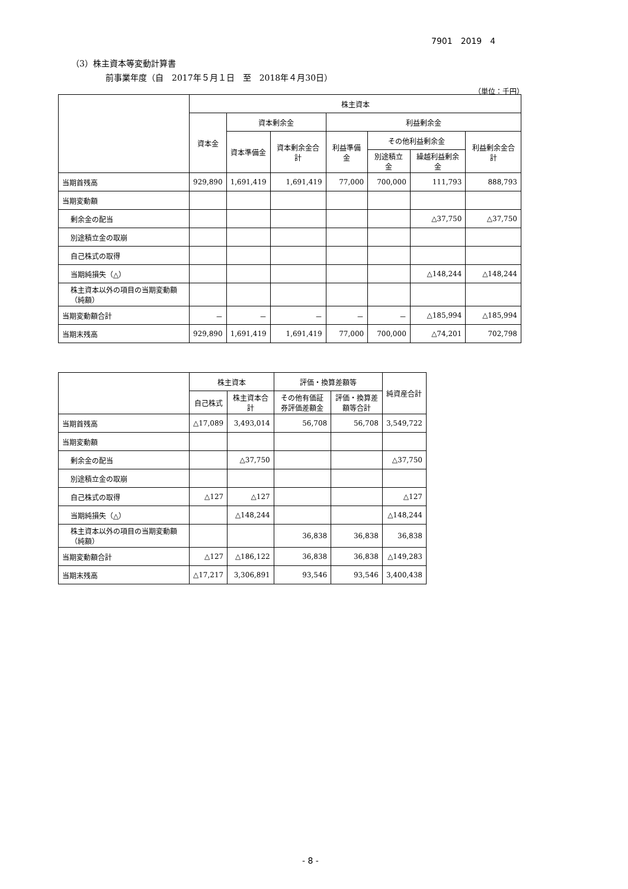7901　2019　4
（3）株主資本等変動計算書
前事業年度（自　2017年５月１日　至　2018年４月30日）
（単位：千円）
| | 株主資本 | | | | | | |
| --- | --- | --- | --- | --- | --- | --- | --- |
| | 資本金 | 資本剰余金 | | 利益剰余金 | | | |
| | | 資本準備金 | 資本剰余金合計 | 利益準備金 | その他利益剰余金 | | 利益剰余金合計 |
| | | | | | 別途積立金 | 繰越利益剰余金 | |
| 当期首残高 | 929,890 | 1,691,419 | 1,691,419 | 77,000 | 700,000 | 111,793 | 888,793 |
| 当期変動額 | | | | | | | |
| 剰余金の配当 | | | | | | △37,750 | △37,750 |
| 別途積立金の取崩 | | | | | | | |
| 自己株式の取得 | | | | | | | |
| 当期純損失（△） | | | | | | △148,244 | △148,244 |
| 株主資本以外の項目の当期変動額（純額） | | | | | | | |
| 当期変動額合計 | － | － | － | － | － | △185,994 | △185,994 |
| 当期末残高 | 929,890 | 1,691,419 | 1,691,419 | 77,000 | 700,000 | △74,201 | 702,798 |
| | 株主資本 | | 評価・換算差額等 | | 純資産合計 |
| --- | --- | --- | --- | --- | --- |
| | 自己株式 | 株主資本合計 | その他有価証券評価差額金 | 評価・換算差額等合計 | |
| 当期首残高 | △17,089 | 3,493,014 | 56,708 | 56,708 | 3,549,722 |
| 当期変動額 | | | | | |
| 剰余金の配当 | | △37,750 | | | △37,750 |
| 別途積立金の取崩 | | | | | |
| 自己株式の取得 | △127 | △127 | | | △127 |
| 当期純損失（△） | | △148,244 | | | △148,244 |
| 株主資本以外の項目の当期変動額（純額） | | | 36,838 | 36,838 | 36,838 |
| 当期変動額合計 | △127 | △186,122 | 36,838 | 36,838 | △149,283 |
| 当期末残高 | △17,217 | 3,306,891 | 93,546 | 93,546 | 3,400,438 |
- 8 -